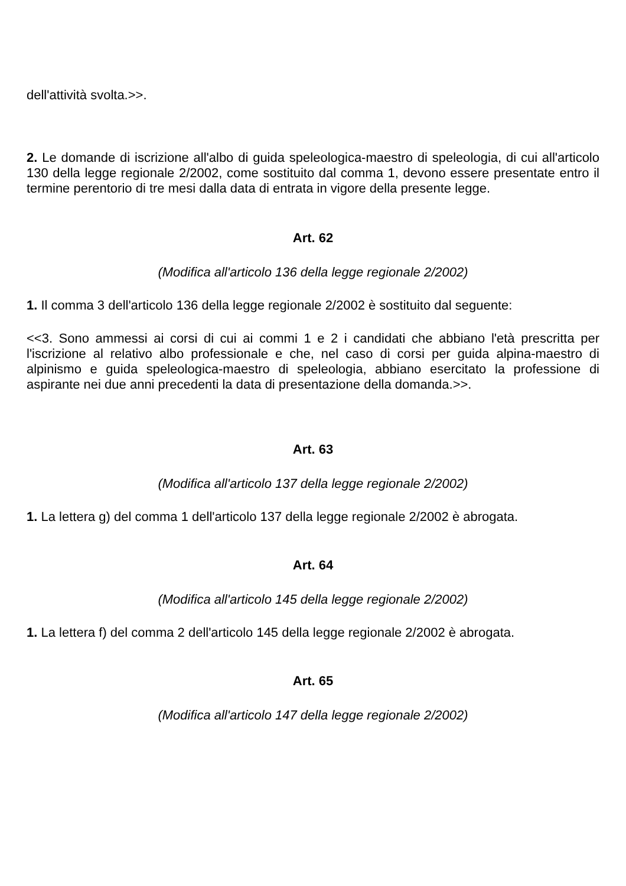dell'attività svolta.>>.
2. Le domande di iscrizione all'albo di guida speleologica-maestro di speleologia, di cui all'articolo 130 della legge regionale 2/2002, come sostituito dal comma 1, devono essere presentate entro il termine perentorio di tre mesi dalla data di entrata in vigore della presente legge.
Art. 62
(Modifica all'articolo 136 della legge regionale 2/2002)
1. Il comma 3 dell'articolo 136 della legge regionale 2/2002 è sostituito dal seguente:
<<3. Sono ammessi ai corsi di cui ai commi 1 e 2 i candidati che abbiano l'età prescritta per l'iscrizione al relativo albo professionale e che, nel caso di corsi per guida alpina-maestro di alpinismo e guida speleologica-maestro di speleologia, abbiano esercitato la professione di aspirante nei due anni precedenti la data di presentazione della domanda.>>.
Art. 63
(Modifica all'articolo 137 della legge regionale 2/2002)
1. La lettera g) del comma 1 dell'articolo 137 della legge regionale 2/2002 è abrogata.
Art. 64
(Modifica all'articolo 145 della legge regionale 2/2002)
1. La lettera f) del comma 2 dell'articolo 145 della legge regionale 2/2002 è abrogata.
Art. 65
(Modifica all'articolo 147 della legge regionale 2/2002)